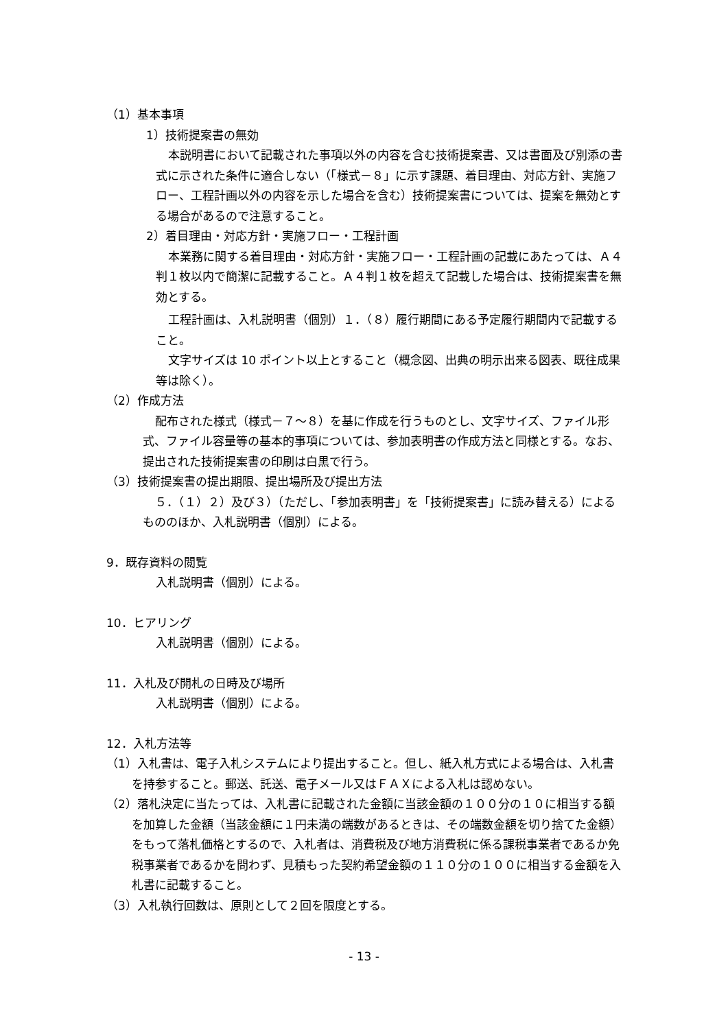（1）基本事項
1）技術提案書の無効
本説明書において記載された事項以外の内容を含む技術提案書、又は書面及び別添の書式に示された条件に適合しない（「様式－８」に示す課題、着目理由、対応方針、実施フロー、工程計画以外の内容を示した場合を含む）技術提案書については、提案を無効とする場合があるので注意すること。
2）着目理由・対応方針・実施フロー・工程計画
本業務に関する着目理由・対応方針・実施フロー・工程計画の記載にあたっては、Ａ４判１枚以内で簡潔に記載すること。Ａ４判１枚を超えて記載した場合は、技術提案書を無効とする。
工程計画は、入札説明書（個別）１．（８）履行期間にある予定履行期間内で記載すること。
文字サイズは 10 ポイント以上とすること（概念図、出典の明示出来る図表、既往成果等は除く）。
（2）作成方法
配布された様式（様式－７～８）を基に作成を行うものとし、文字サイズ、ファイル形式、ファイル容量等の基本的事項については、参加表明書の作成方法と同様とする。なお、提出された技術提案書の印刷は白黒で行う。
（3）技術提案書の提出期限、提出場所及び提出方法
５．（１）２）及び３）（ただし、「参加表明書」を「技術提案書」に読み替える）によるもののほか、入札説明書（個別）による。
9．既存資料の閲覧
入札説明書（個別）による。
10．ヒアリング
入札説明書（個別）による。
11．入札及び開札の日時及び場所
入札説明書（個別）による。
12．入札方法等
（1）入札書は、電子入札システムにより提出すること。但し、紙入札方式による場合は、入札書を持参すること。郵送、託送、電子メール又はＦＡＸによる入札は認めない。
（2）落札決定に当たっては、入札書に記載された金額に当該金額の１００分の１０に相当する額を加算した金額（当該金額に１円未満の端数があるときは、その端数金額を切り捨てた金額）をもって落札価格とするので、入札者は、消費税及び地方消費税に係る課税事業者であるか免税事業者であるかを問わず、見積もった契約希望金額の１１０分の１００に相当する金額を入札書に記載すること。
（3）入札執行回数は、原則として２回を限度とする。
- 13 -